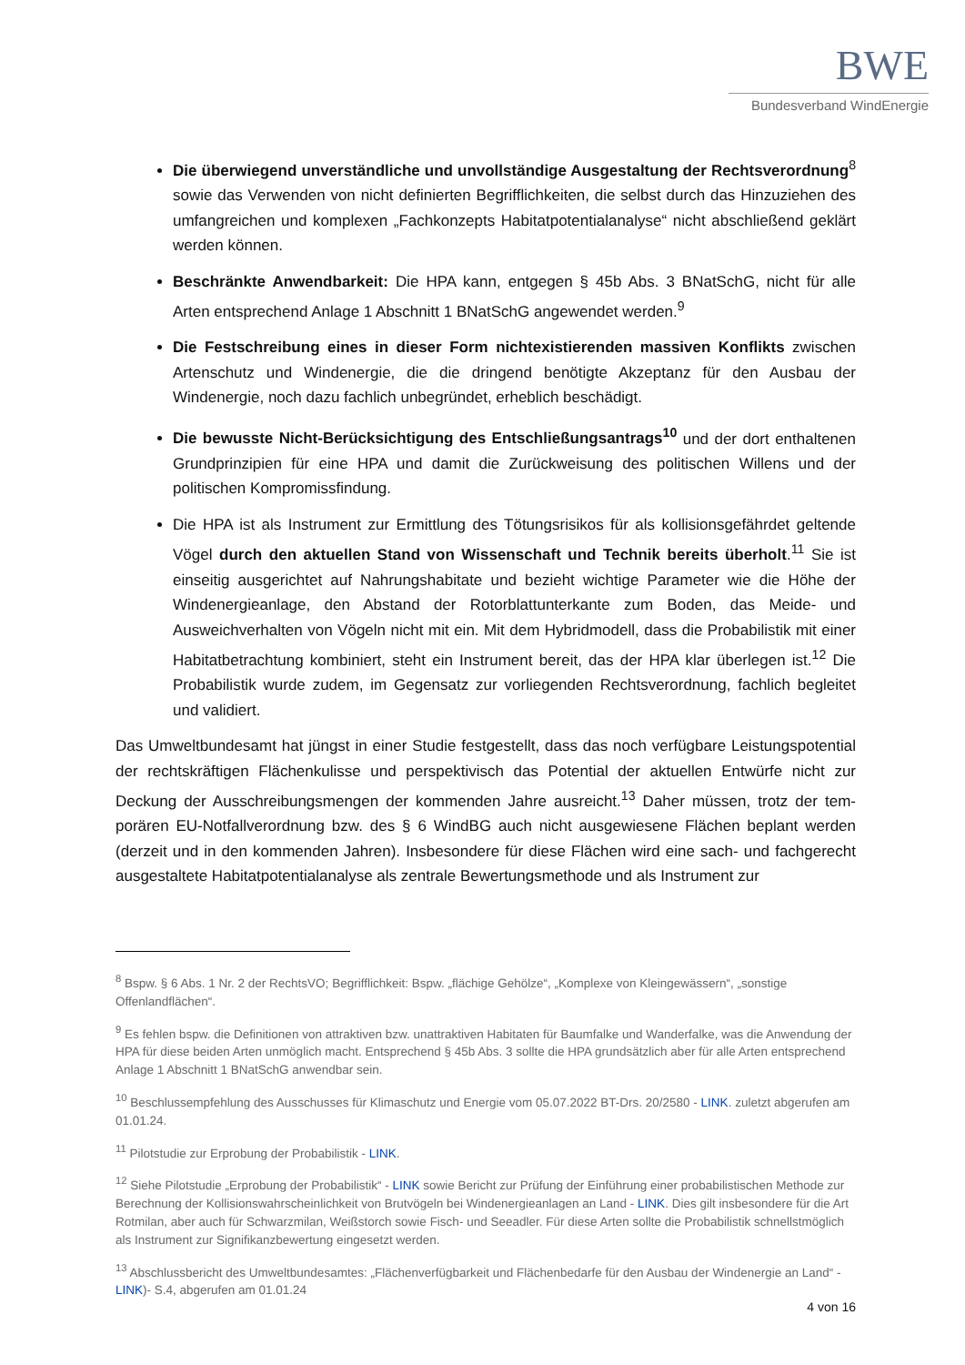BWE
Bundesverband WindEnergie
Die überwiegend unverständliche und unvollständige Ausgestaltung der Rechtsverordnung<sup>8</sup> sowie das Verwenden von nicht definierten Begrifflichkeiten, die selbst durch das Hinzuziehen des umfangreichen und komplexen „Fachkonzepts Habitatpotentialanalyse“ nicht abschließend geklärt werden können.
Beschränkte Anwendbarkeit: Die HPA kann, entgegen § 45b Abs. 3 BNatSchG, nicht für alle Arten entsprechend Anlage 1 Abschnitt 1 BNatSchG angewendet werden.<sup>9</sup>
Die Festschreibung eines in dieser Form nichtexistierenden massiven Konflikts zwischen Artenschutz und Windenergie, die die dringend benötigte Akzeptanz für den Ausbau der Windenergie, noch dazu fachlich unbegründet, erheblich beschädigt.
Die bewusste Nicht-Berücksichtigung des Entschließungsantrags<sup>10</sup> und der dort enthaltenen Grundprinzipien für eine HPA und damit die Zurückweisung des politischen Willens und der politischen Kompromissfindung.
Die HPA ist als Instrument zur Ermittlung des Tötungsrisikos für als kollisionsgefährdet geltende Vögel durch den aktuellen Stand von Wissenschaft und Technik bereits überholt.<sup>11</sup> Sie ist einseitig ausgerichtet auf Nahrungshabitate und bezieht wichtige Parameter wie die Höhe der Windenergieanlage, den Abstand der Rotorblattunterkante zum Boden, das Meide- und Ausweichverhalten von Vögeln nicht mit ein. Mit dem Hybridmodell, dass die Probabilistik mit einer Habitatbetrachtung kombiniert, steht ein Instrument bereit, das der HPA klar überlegen ist.<sup>12</sup> Die Probabilistik wurde zudem, im Gegensatz zur vorliegenden Rechtsverordnung, fachlich begleitet und validiert.
Das Umweltbundesamt hat jüngst in einer Studie festgestellt, dass das noch verfügbare Leistungspoten­tial der rechtskräftigen Flächenkulisse und perspektivisch das Potential der aktuellen Entwürfe nicht zur Deckung der Ausschreibungsmengen der kommenden Jahre ausreicht.<sup>13</sup> Daher müssen, trotz der tem­porären EU-Notfallverordnung bzw. des § 6 WindBG auch nicht ausgewiesene Flächen beplant werden (derzeit und in den kommenden Jahren). Insbesondere für diese Flächen wird eine sach- und fachge­recht ausgestaltete Habitatpotentialanalyse als zentrale Bewertungsmethode und als Instrument zur
<sup>8</sup> Bspw. § 6 Abs. 1 Nr. 2 der RechtsVO; Begrifflichkeit: Bspw. „flächige Gehölze“, „Komplexe von Kleingewässern“, „sonstige Offenlandflächen“.
<sup>9</sup> Es fehlen bspw. die Definitionen von attraktiven bzw. unattraktiven Habitaten für Baumfalke und Wanderfalke, was die Anwendung der HPA für diese beiden Arten unmöglich macht. Entsprechend § 45b Abs. 3 sollte die HPA grundsätzlich aber für alle Arten entsprechend Anlage 1 Abschnitt 1 BNatSchG anwendbar sein.
<sup>10</sup> Beschlussempfehlung des Ausschusses für Klimaschutz und Energie vom 05.07.2022 BT-Drs. 20/2580 - LINK. zuletzt abge­rufen am 01.01.24.
<sup>11</sup> Pilotstudie zur Erprobung der Probabilistik - LINK.
<sup>12</sup> Siehe Pilotstudie „Erprobung der Probabilistik“ - LINK sowie Bericht zur Prüfung der Einführung einer probabilistischen Methode zur Berechnung der Kollisionswahrscheinlichkeit von Brutvögeln bei Windenergieanlagen an Land - LINK. Dies gilt insbesondere für die Art Rotmilan, aber auch für Schwarzmilan, Weißstorch sowie Fisch- und Seeadler. Für diese Arten sollte die Probabilistik schnellstmöglich als Instrument zur Signifikanzbewertung eingesetzt werden.
<sup>13</sup> Abschlussbericht des Umweltbundesamtes: „Flächenverfügbarkeit und Flächenbedarfe für den Ausbau der Windenergie an Land“ - LINK)- S.4, abgerufen am 01.01.24
4 von 16